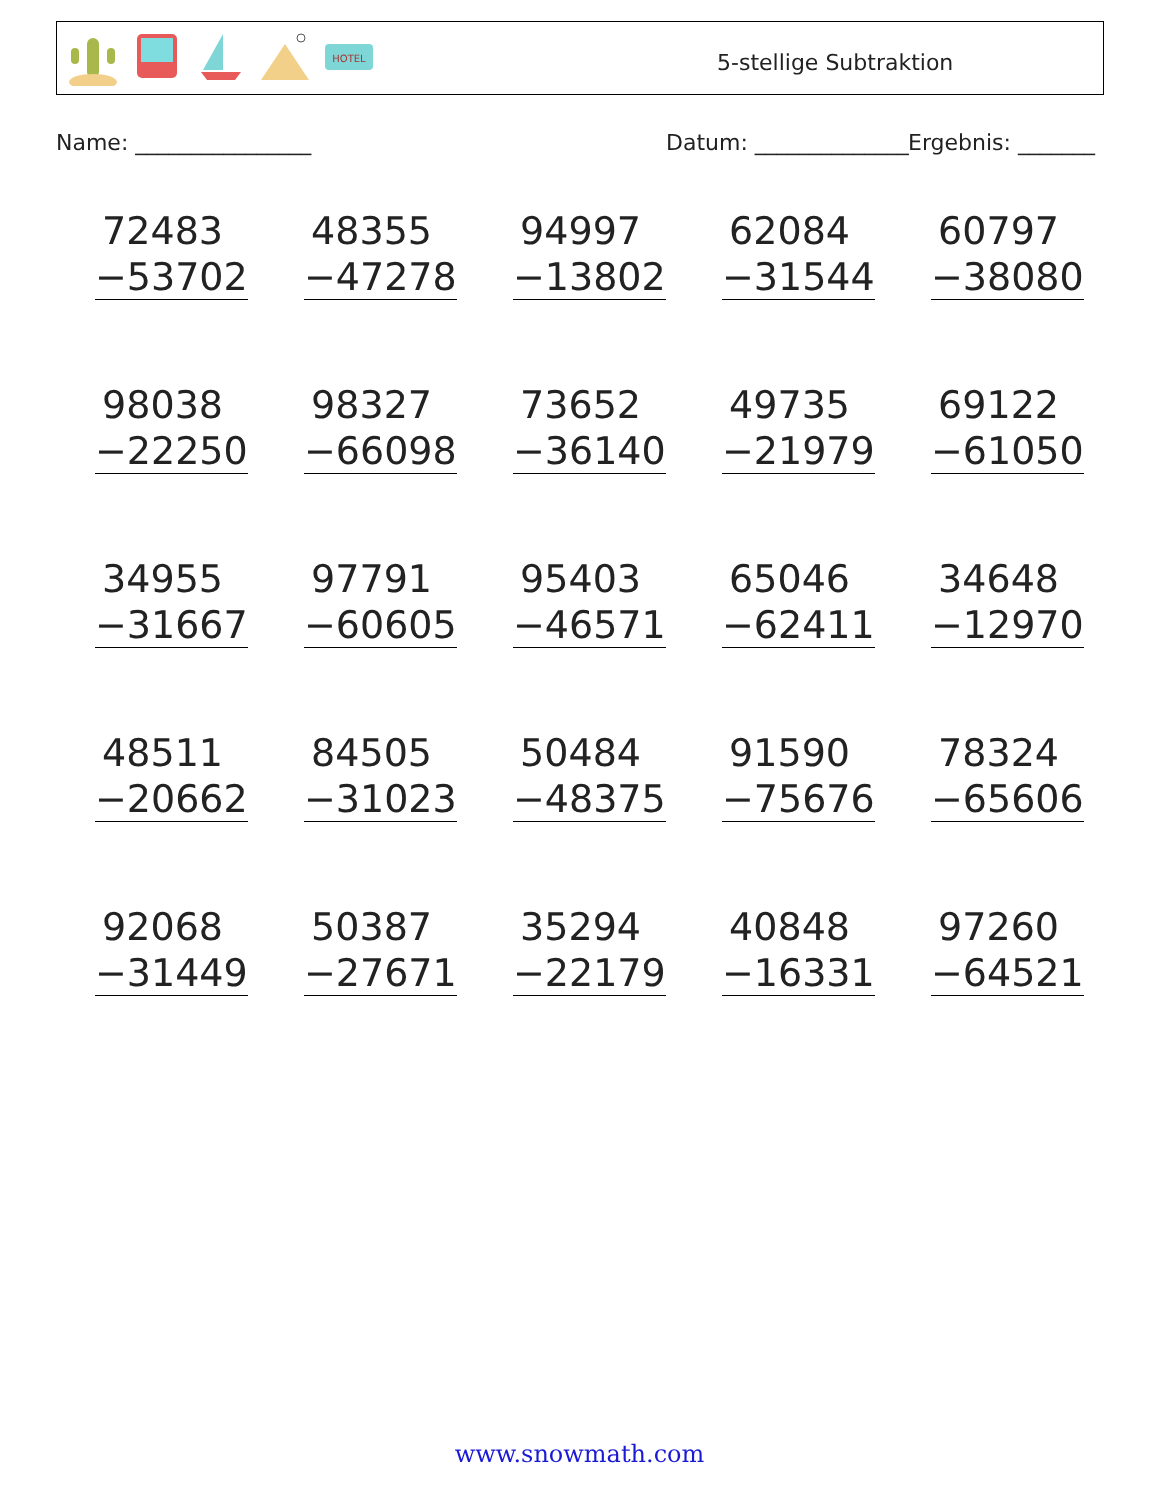HOTEL
5-stellige Subtraktion
Name: ________________ Datum: ______________ Ergebnis: _______
72483
−53702
48355
−47278
94997
−13802
62084
−31544
60797
−38080
98038
−22250
98327
−66098
73652
−36140
49735
−21979
69122
−61050
34955
−31667
97791
−60605
95403
−46571
65046
−62411
34648
−12970
48511
−20662
84505
−31023
50484
−48375
91590
−75676
78324
−65606
92068
−31449
50387
−27671
35294
−22179
40848
−16331
97260
−64521
www.snowmath.com